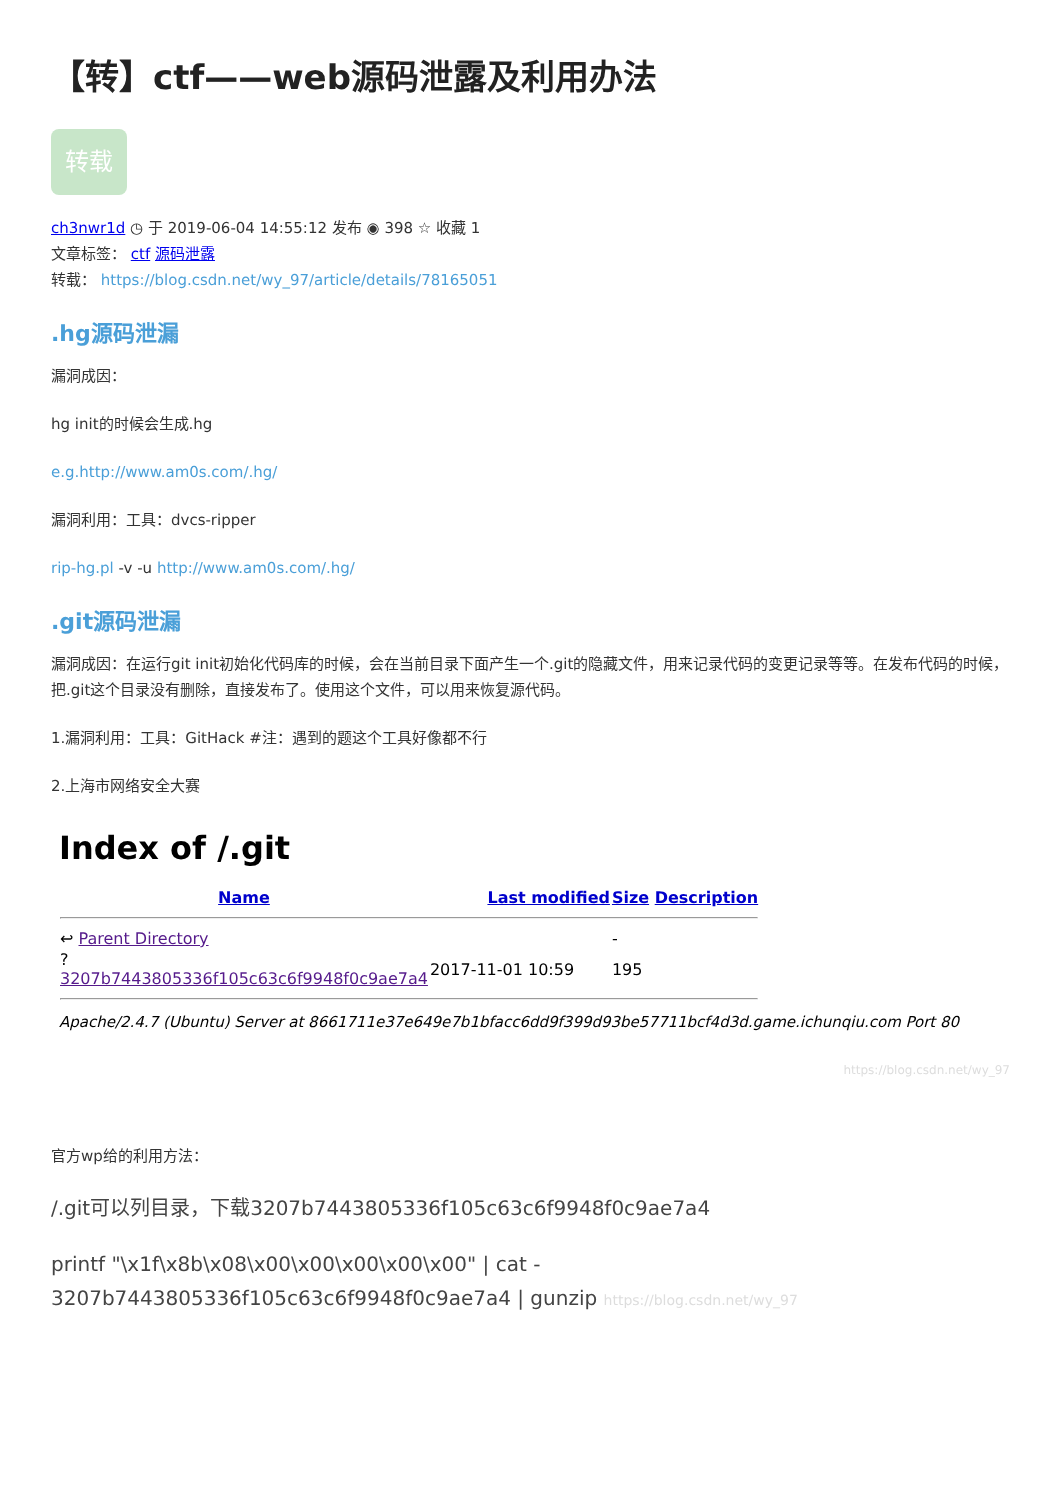【转】ctf——web源码泄露及利用办法
转载
ch3nwr1d ◷ 于 2019-06-04 14:55:12 发布 ◉ 398 ☆ 收藏 1
文章标签： ctf 源码泄露
转载： https://blog.csdn.net/wy_97/article/details/78165051
.hg源码泄漏
漏洞成因：
hg init的时候会生成.hg
e.g.http://www.am0s.com/.hg/
漏洞利用：工具：dvcs-ripper
rip-hg.pl -v -u http://www.am0s.com/.hg/
.git源码泄漏
漏洞成因：在运行git init初始化代码库的时候，会在当前目录下面产生一个.git的隐藏文件，用来记录代码的变更记录等等。在发布代码的时候，把.git这个目录没有删除，直接发布了。使用这个文件，可以用来恢复源代码。
1.漏洞利用：工具：GitHack #注：遇到的题这个工具好像都不行
2.上海市网络安全大赛
Index of /.git
| Name | Last modified | Size Description |
| --- | --- | --- |
| ↩ Parent Directory | | - |
| ? 3207b7443805336f105c63c6f9948f0c9ae7a4 | 2017-11-01 10:59 | 195 |
Apache/2.4.7 (Ubuntu) Server at 8661711e37e649e7b1bfacc6dd9f399d93be57711bcf4d3d.game.ichunqiu.com Port 80
https://blog.csdn.net/wy_97
官方wp给的利用方法：
/.git可以列目录，下载3207b7443805336f105c63c6f9948f0c9ae7a4
printf "\x1f\x8b\x08\x00\x00\x00\x00\x00" | cat -
3207b7443805336f105c63c6f9948f0c9ae7a4 | gunzip https://blog.csdn.net/wy_97